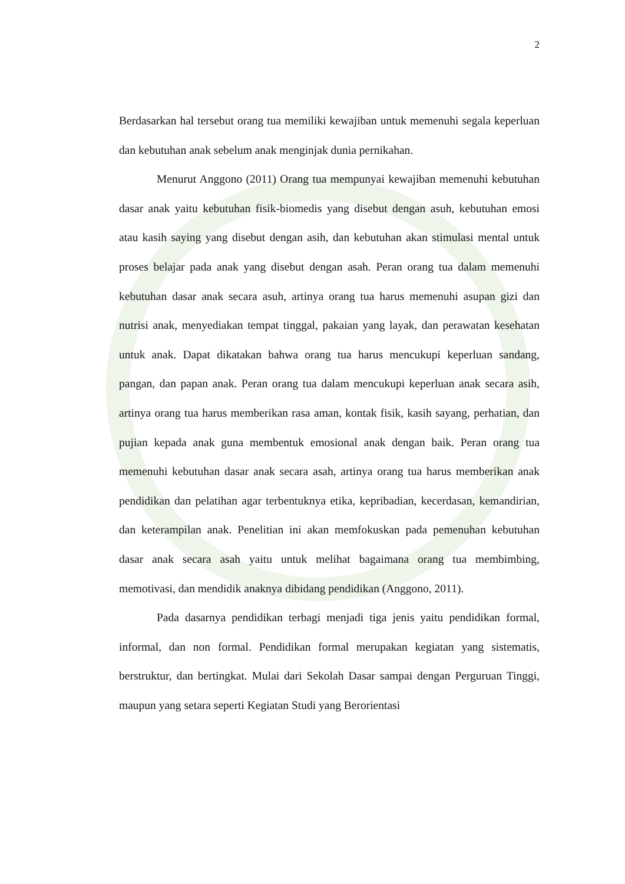2
Berdasarkan hal tersebut orang tua memiliki kewajiban untuk memenuhi segala keperluan dan kebutuhan anak sebelum anak menginjak dunia pernikahan.
Menurut Anggono (2011) Orang tua mempunyai kewajiban memenuhi kebutuhan dasar anak yaitu kebutuhan fisik-biomedis yang disebut dengan asuh, kebutuhan emosi atau kasih saying yang disebut dengan asih, dan kebutuhan akan stimulasi mental untuk proses belajar pada anak yang disebut dengan asah. Peran orang tua dalam memenuhi kebutuhan dasar anak secara asuh, artinya orang tua harus memenuhi asupan gizi dan nutrisi anak, menyediakan tempat tinggal, pakaian yang layak, dan perawatan kesehatan untuk anak. Dapat dikatakan bahwa orang tua harus mencukupi keperluan sandang, pangan, dan papan anak. Peran orang tua dalam mencukupi keperluan anak secara asih, artinya orang tua harus memberikan rasa aman, kontak fisik, kasih sayang, perhatian, dan pujian kepada anak guna membentuk emosional anak dengan baik. Peran orang tua memenuhi kebutuhan dasar anak secara asah, artinya orang tua harus memberikan anak pendidikan dan pelatihan agar terbentuknya etika, kepribadian, kecerdasan, kemandirian, dan keterampilan anak. Penelitian ini akan memfokuskan pada pemenuhan kebutuhan dasar anak secara asah yaitu untuk melihat bagaimana orang tua membimbing, memotivasi, dan mendidik anaknya dibidang pendidikan (Anggono, 2011).
Pada dasarnya pendidikan terbagi menjadi tiga jenis yaitu pendidikan formal, informal, dan non formal. Pendidikan formal merupakan kegiatan yang sistematis, berstruktur, dan bertingkat. Mulai dari Sekolah Dasar sampai dengan Perguruan Tinggi, maupun yang setara seperti Kegiatan Studi yang Berorientasi